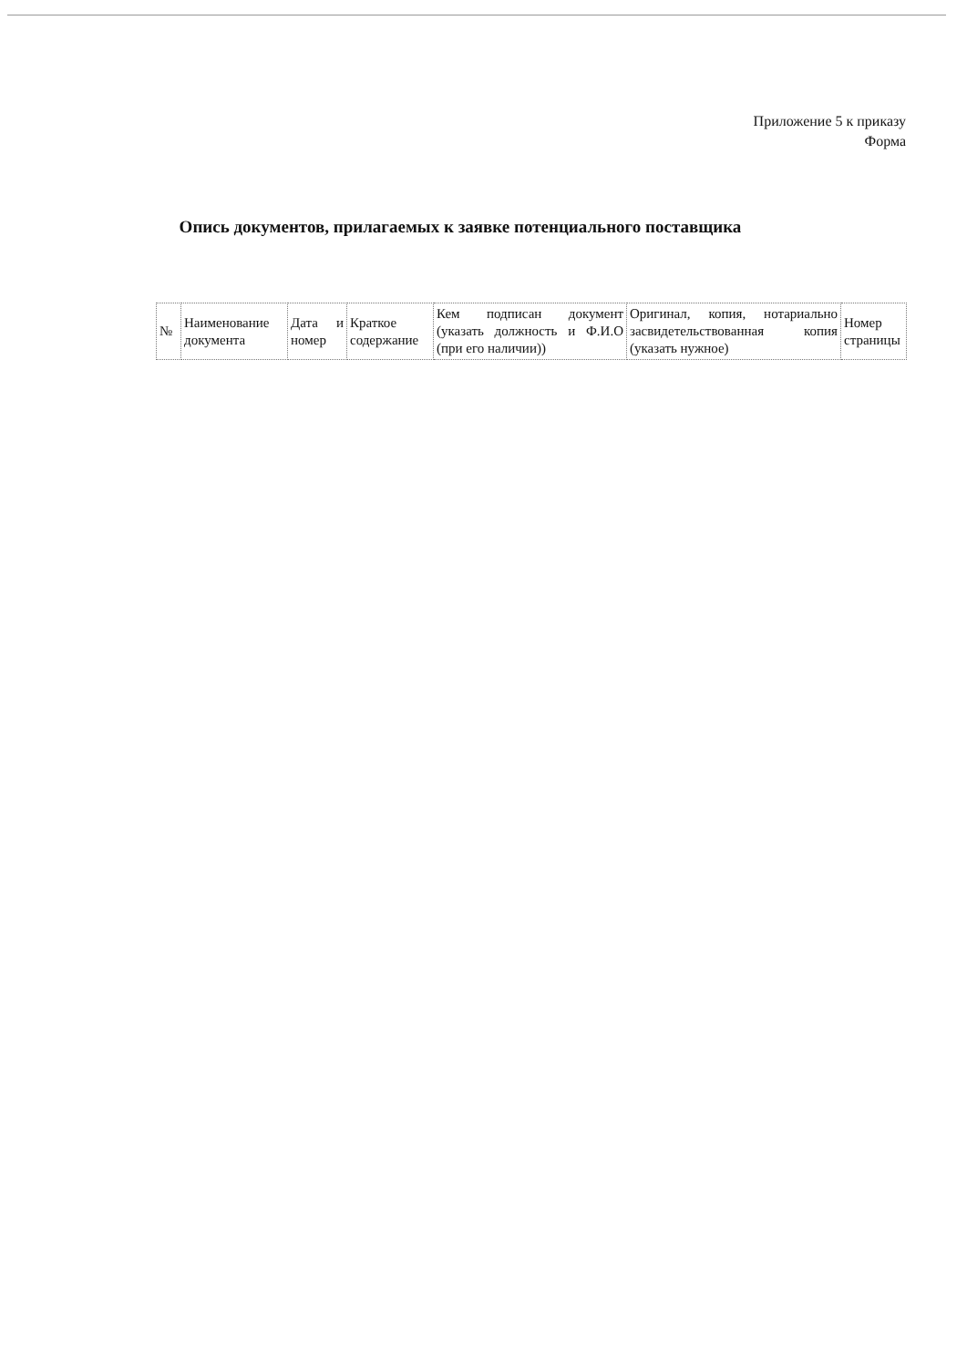Приложение 5 к приказу
Форма
Опись документов, прилагаемых к заявке потенциального поставщика
| № | Наименование документа | Дата и номер | Краткое содержание | Кем подписан документ (указать должность и Ф.И.О (при его наличии)) | Оригинал, копия, нотариально засвидетельствованная копия (указать нужное) | Номер страницы |
| --- | --- | --- | --- | --- | --- | --- |